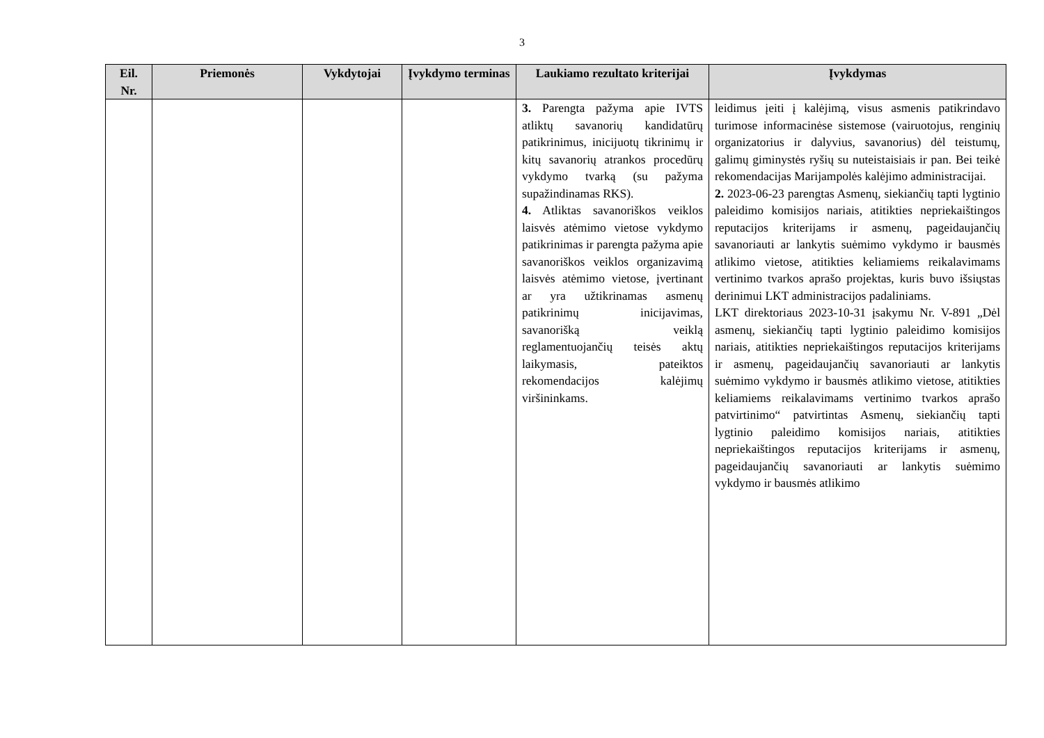3
| Eil. Nr. | Priemonės | Vykdytojai | Įvykdymo terminas | Laukiamo rezultato kriterijai | Įvykdymas |
| --- | --- | --- | --- | --- | --- |
| | | | | 3. Parengta pažyma apie IVTS atliktų savanorių kandidatūrų patikrinimus, inicijuotų tikrinimų ir kitų savanorių atrankos procedūrų vykdymo tvarką (su pažyma supažindinamas RKS). 4. Atliktas savanoriškos veiklos laisvės atėmimo vietose vykdymo patikrinimas ir parengta pažyma apie savanoriškos veiklos organizavimą laisvės atėmimo vietose, įvertinant ar yra užtikrinamas asmenų patikrinimų inicijavimas, savanorišką veiklą reglamentuojančių teisės aktų laikymasis, pateiktos rekomendacijos kalėjimų viršininkams. | leidimus įeiti į kalėjimą, visus asmenis patikrindavo turimose informacinėse sistemose (vairuotojus, renginių organizatorius ir dalyvius, savanorius) dėl teistumų, galimų giminystės ryšių su nuteistaisiais ir pan. Bei teikė rekomendacijas Marijampolės kalėjimo administracijai. 2. 2023-06-23 parengtas Asmenų, siekiančių tapti lygtinio paleidimo komisijos nariais, atitikties nepriekaištingos reputacijos kriterijams ir asmenų, pageidaujančių savanoriauti ar lankytis suėmimo vykdymo ir bausmės atlikimo vietose, atitikties keliamiems reikalavimams vertinimo tvarkos aprašo projektas, kuris buvo išsiųstas derinimui LKT administracijos padaliniams. LKT direktoriaus 2023-10-31 įsakymu Nr. V-891 „Dėl asmenų, siekiančių tapti lygtinio paleidimo komisijos nariais, atitikties nepriekaištingos reputacijos kriterijams ir asmenų, pageidaujančių savanoriauti ar lankytis suėmimo vykdymo ir bausmės atlikimo vietose, atitikties keliamiems reikalavimams vertinimo tvarkos aprašo patvirtinimo“ patvirtintas Asmenų, siekiančių tapti lygtinio paleidimo komisijos nariais, atitikties nepriekaištingos reputacijos kriterijams ir asmenų, pageidaujančių savanoriauti ar lankytis suėmimo vykdymo ir bausmės atlikimo |